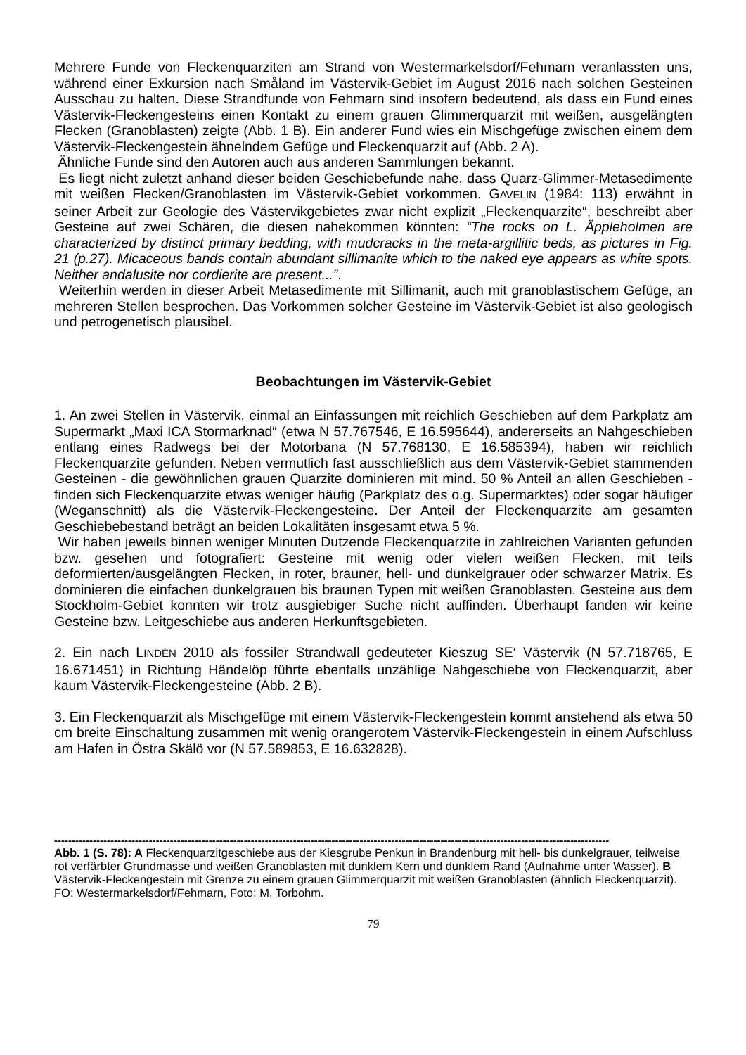Mehrere Funde von Fleckenquarziten am Strand von Westermarkelsdorf/Fehmarn veranlassten uns, während einer Exkursion nach Småland im Västervik-Gebiet im August 2016 nach solchen Gesteinen Ausschau zu halten. Diese Strandfunde von Fehmarn sind insofern bedeutend, als dass ein Fund eines Västervik-Fleckengesteins einen Kontakt zu einem grauen Glimmerquarzit mit weißen, ausgelängten Flecken (Granoblasten) zeigte (Abb. 1 B). Ein anderer Fund wies ein Mischgefüge zwischen einem dem Västervik-Fleckengestein ähnelndem Gefüge und Fleckenquarzit auf (Abb. 2 A).
Ähnliche Funde sind den Autoren auch aus anderen Sammlungen bekannt.
Es liegt nicht zuletzt anhand dieser beiden Geschiebefunde nahe, dass Quarz-Glimmer-Metasedimente mit weißen Flecken/Granoblasten im Västervik-Gebiet vorkommen. GAVELIN (1984: 113) erwähnt in seiner Arbeit zur Geologie des Västervikgebietes zwar nicht explizit „Fleckenquarzite“, beschreibt aber Gesteine auf zwei Schären, die diesen nahekommen könnten: “The rocks on L. Äppleholmen are characterized by distinct primary bedding, with mudcracks in the meta-argillitic beds, as pictures in Fig. 21 (p.27). Micaceous bands contain abundant sillimanite which to the naked eye appears as white spots. Neither andalusite nor cordierite are present...”.
Weiterhin werden in dieser Arbeit Metasedimente mit Sillimanit, auch mit granoblastischem Gefüge, an mehreren Stellen besprochen. Das Vorkommen solcher Gesteine im Västervik-Gebiet ist also geologisch und petrogenetisch plausibel.
Beobachtungen im Västervik-Gebiet
1. An zwei Stellen in Västervik, einmal an Einfassungen mit reichlich Geschieben auf dem Parkplatz am Supermarkt „Maxi ICA Stormarknad“ (etwa N 57.767546, E 16.595644), andererseits an Nahgeschieben entlang eines Radwegs bei der Motorbana (N 57.768130, E 16.585394), haben wir reichlich Fleckenquarzite gefunden. Neben vermutlich fast ausschließlich aus dem Västervik-Gebiet stammenden Gesteinen - die gewöhnlichen grauen Quarzite dominieren mit mind. 50 % Anteil an allen Geschieben - finden sich Fleckenquarzite etwas weniger häufig (Parkplatz des o.g. Supermarktes) oder sogar häufiger (Weganschnitt) als die Västervik-Fleckengesteine. Der Anteil der Fleckenquarzite am gesamten Geschiebebestand beträgt an beiden Lokalitäten insgesamt etwa 5 %.
Wir haben jeweils binnen weniger Minuten Dutzende Fleckenquarzite in zahlreichen Varianten gefunden bzw. gesehen und fotografiert: Gesteine mit wenig oder vielen weißen Flecken, mit teils deformierten/ausgelängten Flecken, in roter, brauner, hell- und dunkelgrauer oder schwarzer Matrix. Es dominieren die einfachen dunkelgrauen bis braunen Typen mit weißen Granoblasten. Gesteine aus dem Stockholm-Gebiet konnten wir trotz ausgiebiger Suche nicht auffinden. Überhaupt fanden wir keine Gesteine bzw. Leitgeschiebe aus anderen Herkunftsgebieten.
2. Ein nach LINDÉN 2010 als fossiler Strandwall gedeuteter Kieszug SE‘ Västervik (N 57.718765, E 16.671451) in Richtung Händelöp führte ebenfalls unzählige Nahgeschiebe von Fleckenquarzit, aber kaum Västervik-Fleckengesteine (Abb. 2 B).
3. Ein Fleckenquarzit als Mischgefüge mit einem Västervik-Fleckengestein kommt anstehend als etwa 50 cm breite Einschaltung zusammen mit wenig orangerotem Västervik-Fleckengestein in einem Aufschluss am Hafen in Östra Skälö vor (N 57.589853, E 16.632828).
--------------------------------------------------------------------------------------------------------------------------------------------------------------
Abb. 1 (S. 78): A Fleckenquarzitgeschiebe aus der Kiesgrube Penkun in Brandenburg mit hell- bis dunkelgrauer, teilweise rot verfärbter Grundmasse und weißen Granoblasten mit dunklem Kern und dunklem Rand (Aufnahme unter Wasser). B Västervik-Fleckengestein mit Grenze zu einem grauen Glimmerquarzit mit weißen Granoblasten (ähnlich Fleckenquarzit). FO: Westermarkelsdorf/Fehmarn, Foto: M. Torbohm.
79